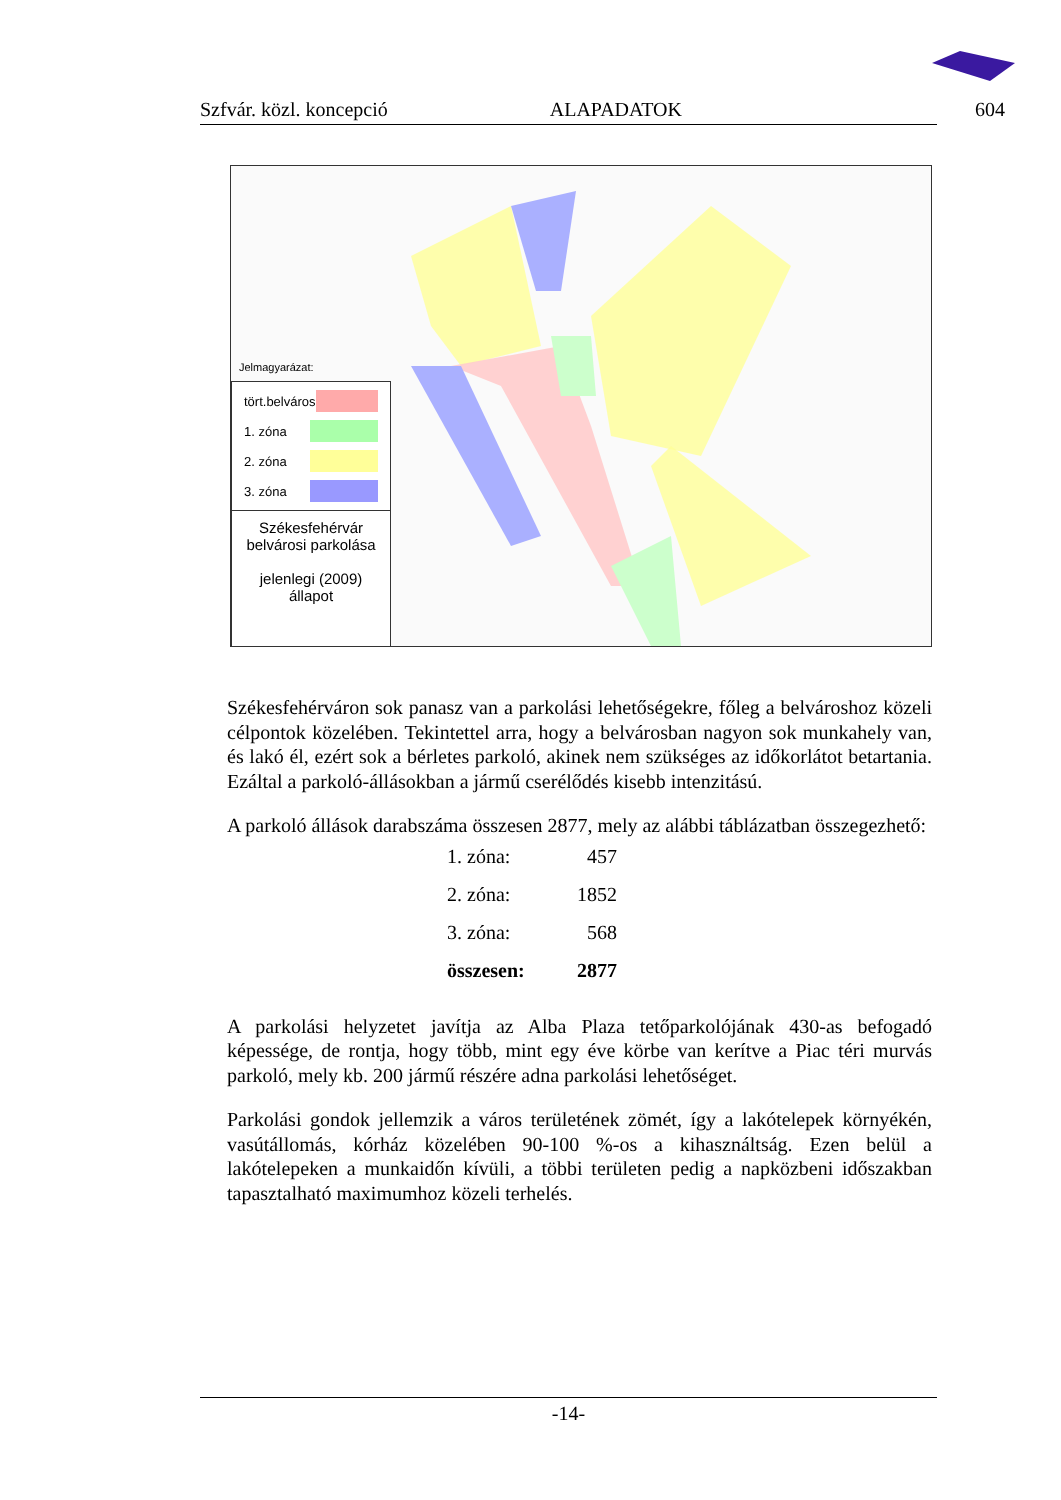Szfvár. közl. koncepció ALAPADATOK 604
Jelmagyarázat:
tört.belváros
1. zóna
2. zóna
3. zóna
Székesfehérvár
belvárosi parkolása
jelenlegi (2009) állapot
Székesfehérváron sok panasz van a parkolási lehetőségekre, főleg a belvároshoz közeli célpontok közelében. Tekintettel arra, hogy a belvárosban nagyon sok munkahely van, és lakó él, ezért sok a bérletes parkoló, akinek nem szükséges az időkorlátot betartania. Ezáltal a parkoló-állásokban a jármű cserélődés kisebb intenzitású.
A parkoló állások darabszáma összesen 2877, mely az alábbi táblázatban összegezhető:
| 1. zóna: | 457 |
| 2. zóna: | 1852 |
| 3. zóna: | 568 |
| összesen: | 2877 |
A parkolási helyzetet javítja az Alba Plaza tetőparkolójának 430-as befogadó képessége, de rontja, hogy több, mint egy éve körbe van kerítve a Piac téri murvás parkoló, mely kb. 200 jármű részére adna parkolási lehetőséget.
Parkolási gondok jellemzik a város területének zömét, így a lakótelepek környékén, vasútállomás, kórház közelében 90-100 %-os a kihasználtság. Ezen belül a lakótelepeken a munkaidőn kívüli, a többi területen pedig a napközbeni időszakban tapasztalható maximumhoz közeli terhelés.
-14-